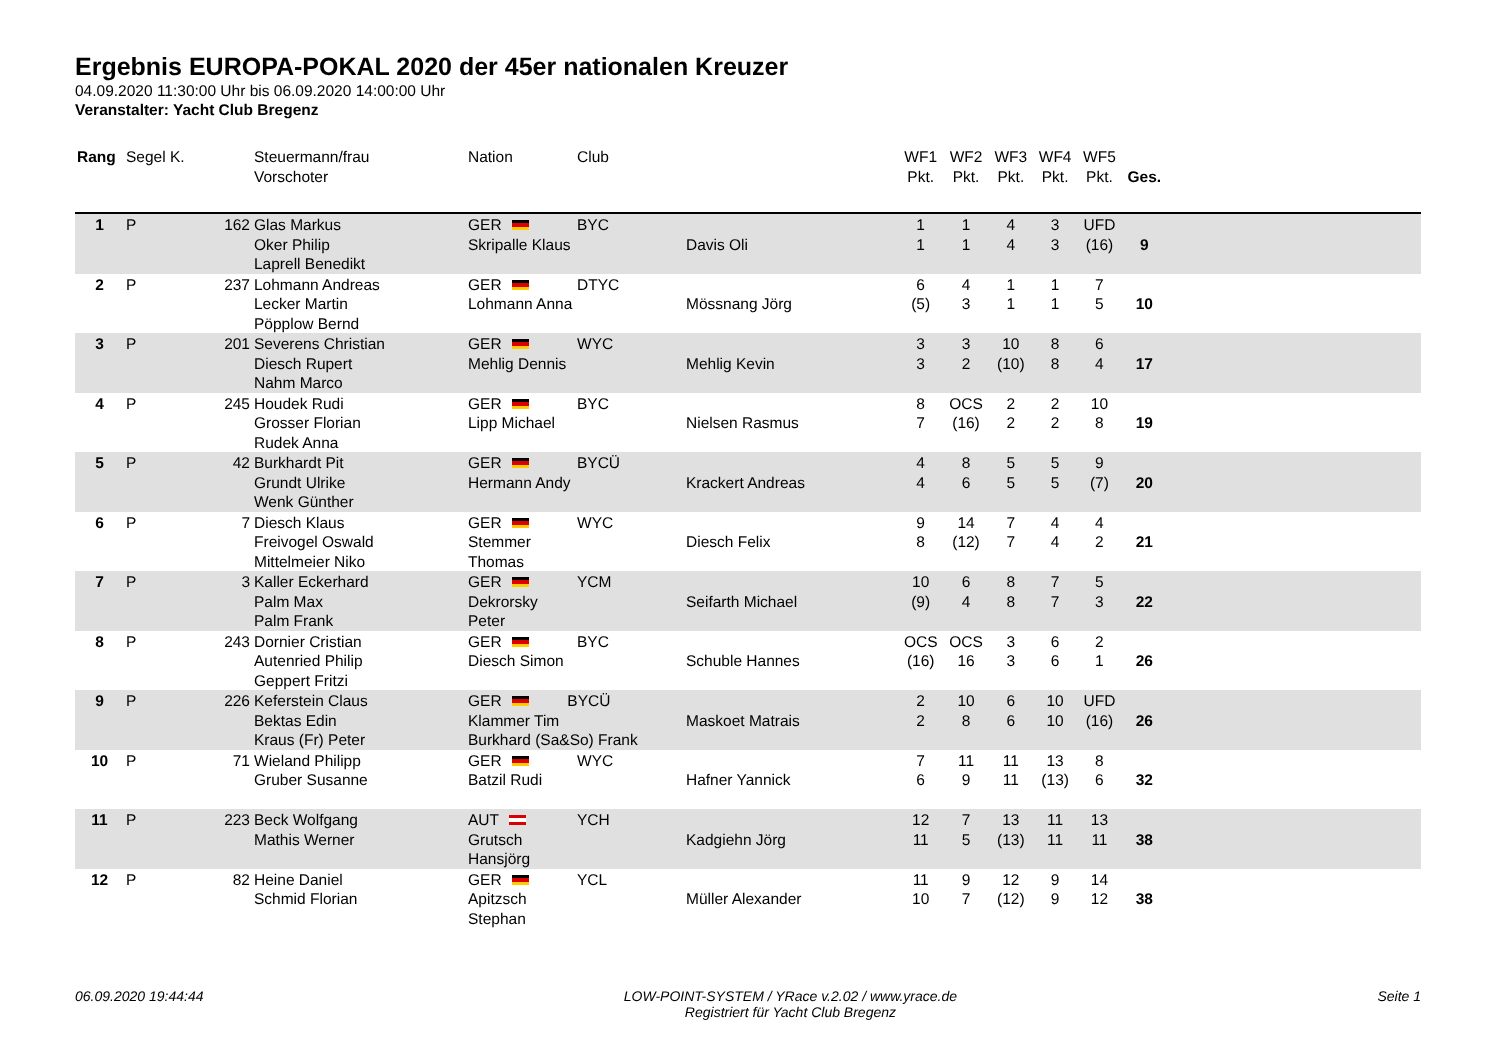Ergebnis EUROPA-POKAL 2020 der 45er nationalen Kreuzer
04.09.2020 11:30:00 Uhr bis 06.09.2020 14:00:00 Uhr
Veranstalter: Yacht Club Bregenz
| Rang | Segel | K. | Steuermann/frau Vorschoter | Nation | Club | | WF1 Pkt. | WF2 Pkt. | WF3 Pkt. | WF4 Pkt. | WF5 Pkt. | Ges. | |
| --- | --- | --- | --- | --- | --- | --- | --- | --- | --- | --- | --- | --- | --- |
| 1 | P | 162 | Glas Markus Oker Philip Laprell Benedikt | GER Skripalle Klaus | BYC | Davis Oli | 1 1 | 1 1 | 4 4 | 3 3 | UFD (16) | 9 | |
| 2 | P | 237 | Lohmann Andreas Lecker Martin Pöpplow Bernd | GER Lohmann Anna | DTYC | Mössnang Jörg | 6 (5) | 4 3 | 1 1 | 1 1 | 7 5 | 10 | |
| 3 | P | 201 | Severens Christian Diesch Rupert Nahm Marco | GER Mehlig Dennis | WYC | Mehlig Kevin | 3 3 | 3 2 | 10 (10) | 8 8 | 6 4 | 17 | |
| 4 | P | 245 | Houdek Rudi Grosser Florian Rudek Anna | GER Lipp Michael | BYC | Nielsen Rasmus | 8 7 | OCS (16) | 2 2 | 2 2 | 10 8 | 19 | |
| 5 | P | 42 | Burkhardt Pit Grundt Ulrike Wenk Günther | GER Hermann Andy | BYCÜ | Krackert Andreas | 4 4 | 8 6 | 5 5 | 5 5 | 9 (7) | 20 | |
| 6 | P | 7 | Diesch Klaus Freivogel Oswald Mittelmeier Niko | GER Stemmer Thomas | WYC | Diesch Felix | 9 8 | 14 (12) | 7 7 | 4 4 | 4 2 | 21 | |
| 7 | P | 3 | Kaller Eckerhard Palm Max Palm Frank | GER Dekrorsky Peter | YCM | Seifarth Michael | 10 (9) | 6 4 | 8 8 | 7 7 | 5 3 | 22 | |
| 8 | P | 243 | Dornier Cristian Autenried Philip Geppert Fritzi | GER Diesch Simon | BYC | Schuble Hannes | OCS (16) | OCS 16 | 3 3 | 6 6 | 2 1 | 26 | |
| 9 | P | 226 | Keferstein Claus Bektas Edin Kraus (Fr) Peter | GER BYCÜ Klammer Tim Burkhard (Sa&So) Frank | | Maskoet Matrais | 2 2 | 10 8 | 6 6 | 10 10 | UFD (16) | 26 | |
| 10 | P | 71 | Wieland Philipp Gruber Susanne | GER Batzil Rudi | WYC | Hafner Yannick | 7 6 | 11 9 | 11 11 | 13 (13) | 8 6 | 32 | |
| 11 | P | 223 | Beck Wolfgang Mathis Werner | AUT Grutsch Hansjörg | YCH | Kadgiehn Jörg | 12 11 | 7 5 | 13 (13) | 11 11 | 13 11 | 38 | |
| 12 | P | 82 | Heine Daniel Schmid Florian | GER Apitzsch Stephan | YCL | Müller Alexander | 11 10 | 9 7 | 12 (12) | 9 9 | 14 12 | 38 | |
06.09.2020 19:44:44 LOW-POINT-SYSTEM / YRace v.2.02 / www.yrace.de
Registriert für Yacht Club Bregenz
Seite 1